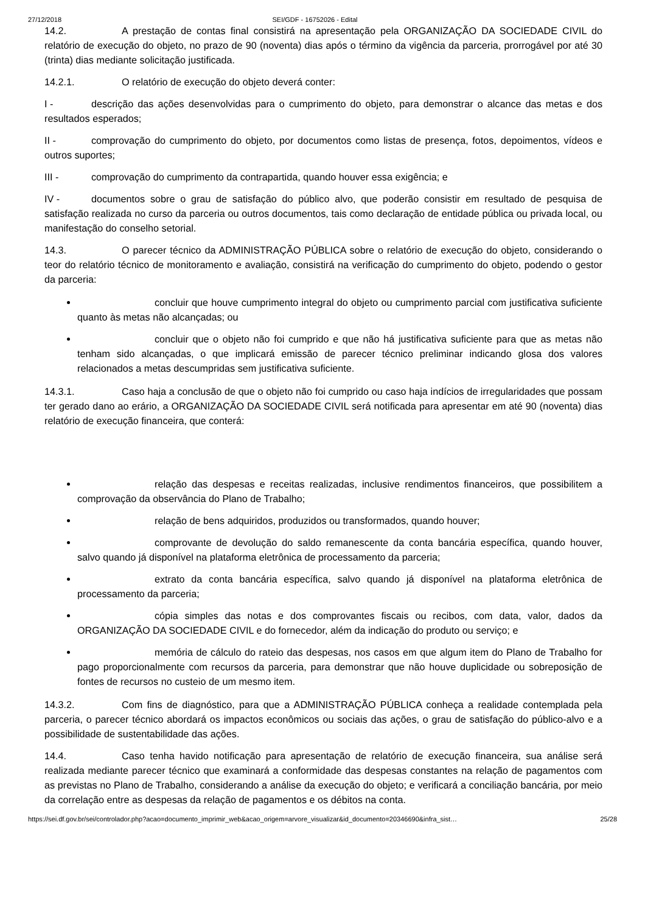27/12/2018 SEI/GDF - 16752026 - Edital
14.2. A prestação de contas final consistirá na apresentação pela ORGANIZAÇÃO DA SOCIEDADE CIVIL do relatório de execução do objeto, no prazo de 90 (noventa) dias após o término da vigência da parceria, prorrogável por até 30 (trinta) dias mediante solicitação justificada.
14.2.1. O relatório de execução do objeto deverá conter:
I - descrição das ações desenvolvidas para o cumprimento do objeto, para demonstrar o alcance das metas e dos resultados esperados;
II - comprovação do cumprimento do objeto, por documentos como listas de presença, fotos, depoimentos, vídeos e outros suportes;
III - comprovação do cumprimento da contrapartida, quando houver essa exigência; e
IV - documentos sobre o grau de satisfação do público alvo, que poderão consistir em resultado de pesquisa de satisfação realizada no curso da parceria ou outros documentos, tais como declaração de entidade pública ou privada local, ou manifestação do conselho setorial.
14.3. O parecer técnico da ADMINISTRAÇÃO PÚBLICA sobre o relatório de execução do objeto, considerando o teor do relatório técnico de monitoramento e avaliação, consistirá na verificação do cumprimento do objeto, podendo o gestor da parceria:
concluir que houve cumprimento integral do objeto ou cumprimento parcial com justificativa suficiente quanto às metas não alcançadas; ou
concluir que o objeto não foi cumprido e que não há justificativa suficiente para que as metas não tenham sido alcançadas, o que implicará emissão de parecer técnico preliminar indicando glosa dos valores relacionados a metas descumpridas sem justificativa suficiente.
14.3.1. Caso haja a conclusão de que o objeto não foi cumprido ou caso haja indícios de irregularidades que possam ter gerado dano ao erário, a ORGANIZAÇÃO DA SOCIEDADE CIVIL será notificada para apresentar em até 90 (noventa) dias relatório de execução financeira, que conterá:
relação das despesas e receitas realizadas, inclusive rendimentos financeiros, que possibilitem a comprovação da observância do Plano de Trabalho;
relação de bens adquiridos, produzidos ou transformados, quando houver;
comprovante de devolução do saldo remanescente da conta bancária específica, quando houver, salvo quando já disponível na plataforma eletrônica de processamento da parceria;
extrato da conta bancária específica, salvo quando já disponível na plataforma eletrônica de processamento da parceria;
cópia simples das notas e dos comprovantes fiscais ou recibos, com data, valor, dados da ORGANIZAÇÃO DA SOCIEDADE CIVIL e do fornecedor, além da indicação do produto ou serviço; e
memória de cálculo do rateio das despesas, nos casos em que algum item do Plano de Trabalho for pago proporcionalmente com recursos da parceria, para demonstrar que não houve duplicidade ou sobreposição de fontes de recursos no custeio de um mesmo item.
14.3.2. Com fins de diagnóstico, para que a ADMINISTRAÇÃO PÚBLICA conheça a realidade contemplada pela parceria, o parecer técnico abordará os impactos econômicos ou sociais das ações, o grau de satisfação do público-alvo e a possibilidade de sustentabilidade das ações.
14.4. Caso tenha havido notificação para apresentação de relatório de execução financeira, sua análise será realizada mediante parecer técnico que examinará a conformidade das despesas constantes na relação de pagamentos com as previstas no Plano de Trabalho, considerando a análise da execução do objeto; e verificará a conciliação bancária, por meio da correlação entre as despesas da relação de pagamentos e os débitos na conta.
https://sei.df.gov.br/sei/controlador.php?acao=documento_imprimir_web&acao_origem=arvore_visualizar&id_documento=20346690&infra_sist… 25/28